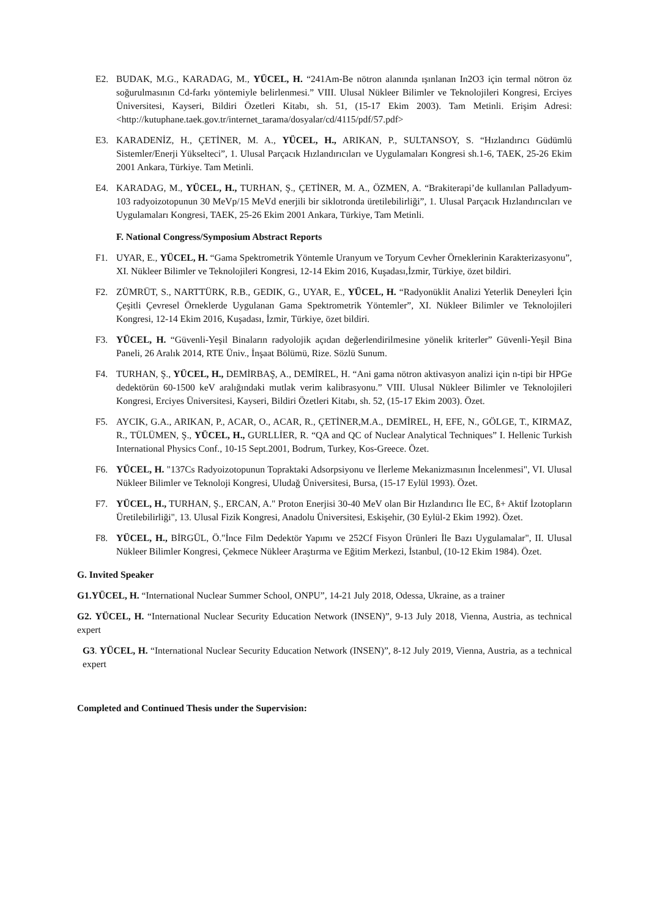E2. BUDAK, M.G., KARADAG, M., YÜCEL, H. “241Am-Be nötron alanında ışınlanan In2O3 için termal nötron öz soğurulmasının Cd-farkı yöntemiyle belirlenmesi.” VIII. Ulusal Nükleer Bilimler ve Teknolojileri Kongresi, Erciyes Üniversitesi, Kayseri, Bildiri Özetleri Kitabı, sh. 51, (15-17 Ekim 2003). Tam Metinli. Erişim Adresi:<http://kutuphane.taek.gov.tr/internet_tarama/dosyalar/cd/4115/pdf/57.pdf>
E3. KARADENİZ, H., ÇETİNER, M. A., YÜCEL, H., ARIKAN, P., SULTANSOY, S. “Hızlandırıcı Güdümlü Sistemler/Enerji Yükselteci”, 1. Ulusal Parçacık Hızlandırıcıları ve Uygulamaları Kongresi sh.1-6, TAEK, 25-26 Ekim 2001 Ankara, Türkiye. Tam Metinli.
E4. KARADAG, M., YÜCEL, H., TURHAN, Ş., ÇETİNER, M. A., ÖZMEN, A. “Brakiterapi’de kullanılan Palladyum-103 radyoizotopunun 30 MeVp/15 MeVd enerjili bir siklotronda üretilebilirliği”, 1. Ulusal Parçacık Hızlandırıcıları ve Uygulamaları Kongresi, TAEK, 25-26 Ekim 2001 Ankara, Türkiye, Tam Metinli.
F. National Congress/Symposium Abstract Reports
F1. UYAR, E., YÜCEL, H. “Gama Spektrometrik Yöntemle Uranyum ve Toryum Cevher Örneklerinin Karakterizasyonu”, XI. Nükleer Bilimler ve Teknolojileri Kongresi, 12-14 Ekim 2016, Kuşadası,İzmir, Türkiye, özet bildiri.
F2. ZÜMRÜT, S., NARTTÜRK, R.B., GEDIK, G., UYAR, E., YÜCEL, H. “Radyonüklit Analizi Yeterlik Deneyleri İçin Çeşitli Çevresel Örneklerde Uygulanan Gama Spektrometrik Yöntemler”, XI. Nükleer Bilimler ve Teknolojileri Kongresi, 12-14 Ekim 2016, Kuşadası, İzmir, Türkiye, özet bildiri.
F3. YÜCEL, H. “Güvenli-Yeşil Binaların radyolojik açıdan değerlendirilmesine yönelik kriterler” Güvenli-Yeşil Bina Paneli, 26 Aralık 2014, RTE Üniv., İnşaat Bölümü, Rize. Sözlü Sunum.
F4. TURHAN, Ş., YÜCEL, H., DEMİRBAŞ, A., DEMİREL, H. “Ani gama nötron aktivasyon analizi için n-tipi bir HPGe dedektörün 60-1500 keV aralığındaki mutlak verim kalibrasyonu.” VIII. Ulusal Nükleer Bilimler ve Teknolojileri Kongresi, Erciyes Üniversitesi, Kayseri, Bildiri Özetleri Kitabı, sh. 52, (15-17 Ekim 2003). Özet.
F5. AYCIK, G.A., ARIKAN, P., ACAR, O., ACAR, R., ÇETİNER,M.A., DEMİREL, H, EFE, N., GÖLGE, T., KIRMAZ, R., TÜLÜMEN, Ş., YÜCEL, H., GURLLİER, R. “QA and QC of Nuclear Analytical Techniques” I. Hellenic Turkish International Physics Conf., 10-15 Sept.2001, Bodrum, Turkey, Kos-Greece. Özet.
F6. YÜCEL, H. "137Cs Radyoizotopunun Topraktaki Adsorpsiyonu ve İlerleme Mekanizmasının İncelenmesi", VI. Ulusal Nükleer Bilimler ve Teknoloji Kongresi, Uludağ Üniversitesi, Bursa, (15-17 Eylül 1993). Özet.
F7. YÜCEL, H., TURHAN, Ş., ERCAN, A." Proton Enerjisi 30-40 MeV olan Bir Hızlandırıcı İle EC, ß+ Aktif İzotopların Üretilebilirliği", 13. Ulusal Fizik Kongresi, Anadolu Üniversitesi, Eskişehir, (30 Eylül-2 Ekim 1992). Özet.
F8. YÜCEL, H., BİRGÜL, Ö."İnce Film Dedektör Yapımı ve 252Cf Fisyon Ürünleri İle Bazı Uygulamalar", II. Ulusal Nükleer Bilimler Kongresi, Çekmece Nükleer Araştırma ve Eğitim Merkezi, İstanbul, (10-12 Ekim 1984). Özet.
G. Invited Speaker
G1.YÜCEL, H. “International Nuclear Summer School, ONPU”, 14-21 July 2018, Odessa, Ukraine, as a trainer
G2. YÜCEL, H. “International Nuclear Security Education Network (INSEN)”, 9-13 July 2018, Vienna, Austria, as technical expert
G3. YÜCEL, H. “International Nuclear Security Education Network (INSEN)”, 8-12 July 2019, Vienna, Austria, as a technical expert
Completed and Continued Thesis under the Supervision: